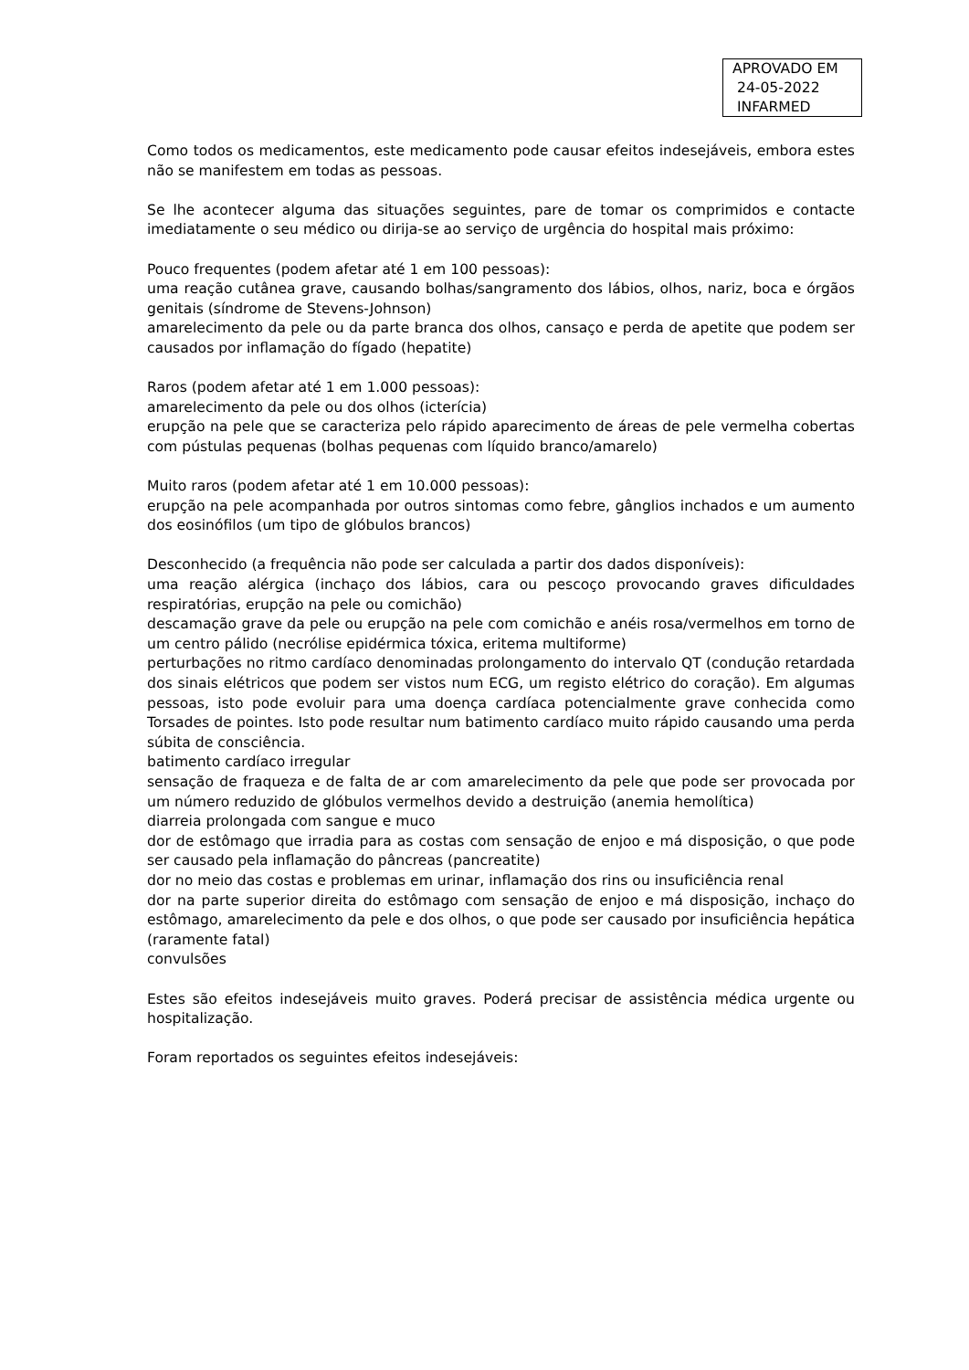APROVADO EM
24-05-2022
INFARMED
Como todos os medicamentos, este medicamento pode causar efeitos indesejáveis, embora estes não se manifestem em todas as pessoas.
Se lhe acontecer alguma das situações seguintes, pare de tomar os comprimidos e contacte imediatamente o seu médico ou dirija-se ao serviço de urgência do hospital mais próximo:
Pouco frequentes (podem afetar até 1 em 100 pessoas):
uma reação cutânea grave, causando bolhas/sangramento dos lábios, olhos, nariz, boca e órgãos genitais (síndrome de Stevens-Johnson)
amarelecimento da pele ou da parte branca dos olhos, cansaço e perda de apetite que podem ser causados por inflamação do fígado (hepatite)
Raros (podem afetar até 1 em 1.000 pessoas):
amarelecimento da pele ou dos olhos (icterícia)
erupção na pele que se caracteriza pelo rápido aparecimento de áreas de pele vermelha cobertas com pústulas pequenas (bolhas pequenas com líquido branco/amarelo)
Muito raros (podem afetar até 1 em 10.000 pessoas):
erupção na pele acompanhada por outros sintomas como febre, gânglios inchados e um aumento dos eosinófilos (um tipo de glóbulos brancos)
Desconhecido (a frequência não pode ser calculada a partir dos dados disponíveis):
uma reação alérgica (inchaço dos lábios, cara ou pescoço provocando graves dificuldades respiratórias, erupção na pele ou comichão)
descamação grave da pele ou erupção na pele com comichão e anéis rosa/vermelhos em torno de um centro pálido (necrólise epidérmica tóxica, eritema multiforme)
perturbações no ritmo cardíaco denominadas prolongamento do intervalo QT (condução retardada dos sinais elétricos que podem ser vistos num ECG, um registo elétrico do coração). Em algumas pessoas, isto pode evoluir para uma doença cardíaca potencialmente grave conhecida como Torsades de pointes. Isto pode resultar num batimento cardíaco muito rápido causando uma perda súbita de consciência.
batimento cardíaco irregular
sensação de fraqueza e de falta de ar com amarelecimento da pele que pode ser provocada por um número reduzido de glóbulos vermelhos devido a destruição (anemia hemolítica)
diarreia prolongada com sangue e muco
dor de estômago que irradia para as costas com sensação de enjoo e má disposição, o que pode ser causado pela inflamação do pâncreas (pancreatite)
dor no meio das costas e problemas em urinar, inflamação dos rins ou insuficiência renal
dor na parte superior direita do estômago com sensação de enjoo e má disposição, inchaço do estômago, amarelecimento da pele e dos olhos, o que pode ser causado por insuficiência hepática (raramente fatal)
convulsões
Estes são efeitos indesejáveis muito graves. Poderá precisar de assistência médica urgente ou hospitalização.
Foram reportados os seguintes efeitos indesejáveis: